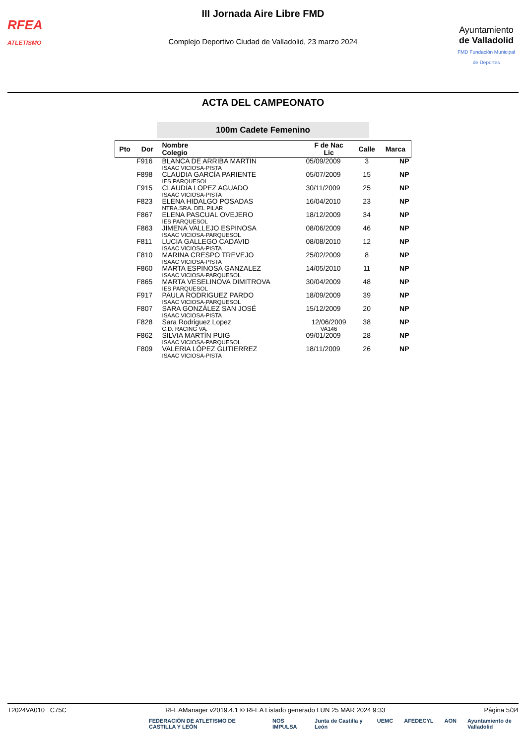RFEA
ATLETISMO
III Jornada Aire Libre FMD
Complejo Deportivo Ciudad de Valladolid, 23 marzo 2024
Ayuntamiento
de Valladolid
FMD Fundación Municipal de Deportes
ACTA DEL CAMPEONATO
100m Cadete Femenino
| Pto | Dor | Nombre Colegio | F de Nac Lic | Calle | Marca |
| --- | --- | --- | --- | --- | --- |
| | F916 | BLANCA DE ARRIBA MARTIN ISAAC VICIOSA-PISTA | 05/09/2009 | 3 | NP |
| | F898 | CLAUDIA GARCÍA PARIENTE IES PARQUESOL | 05/07/2009 | 15 | NP |
| | F915 | CLAUDIA LOPEZ AGUADO ISAAC VICIOSA-PISTA | 30/11/2009 | 25 | NP |
| | F823 | ELENA HIDALGO POSADAS NTRA.SRA. DEL PILAR | 16/04/2010 | 23 | NP |
| | F867 | ELENA PASCUAL OVEJERO IES PARQUESOL | 18/12/2009 | 34 | NP |
| | F863 | JIMENA VALLEJO ESPINOSA ISAAC VICIOSA-PARQUESOL | 08/06/2009 | 46 | NP |
| | F811 | LUCIA GALLEGO CADAVID ISAAC VICIOSA-PISTA | 08/08/2010 | 12 | NP |
| | F810 | MARINA CRESPO TREVEJO ISAAC VICIOSA-PISTA | 25/02/2009 | 8 | NP |
| | F860 | MARTA ESPINOSA GANZALEZ ISAAC VICIOSA-PARQUESOL | 14/05/2010 | 11 | NP |
| | F865 | MARTA VESELINOVA DIMITROVA IES PARQUESOL | 30/04/2009 | 48 | NP |
| | F917 | PAULA RODRIGUEZ PARDO ISAAC VICIOSA-PARQUESOL | 18/09/2009 | 39 | NP |
| | F807 | SARA GONZÁLEZ SAN JOSÉ ISAAC VICIOSA-PISTA | 15/12/2009 | 20 | NP |
| | F828 | Sara Rodriguez Lopez C.D. RACING VA. | 12/06/2009 VA146 | 38 | NP |
| | F862 | SILVIA MARTÍN PUIG ISAAC VICIOSA-PARQUESOL | 09/01/2009 | 28 | NP |
| | F809 | VALERIA LÓPEZ GUTIERREZ ISAAC VICIOSA-PISTA | 18/11/2009 | 26 | NP |
T2024VA010 C75C RFEAManager v2019.4.1 © RFEA Listado generado LUN 25 MAR 2024 9:33 Página 5/34
FEDERACIÓN DE ATLETISMO DE CASTILLA Y LEÓN NOS IMPULSA Junta de Castilla y León UEMC AFEDECYL AON Ayuntamiento de Valladolid